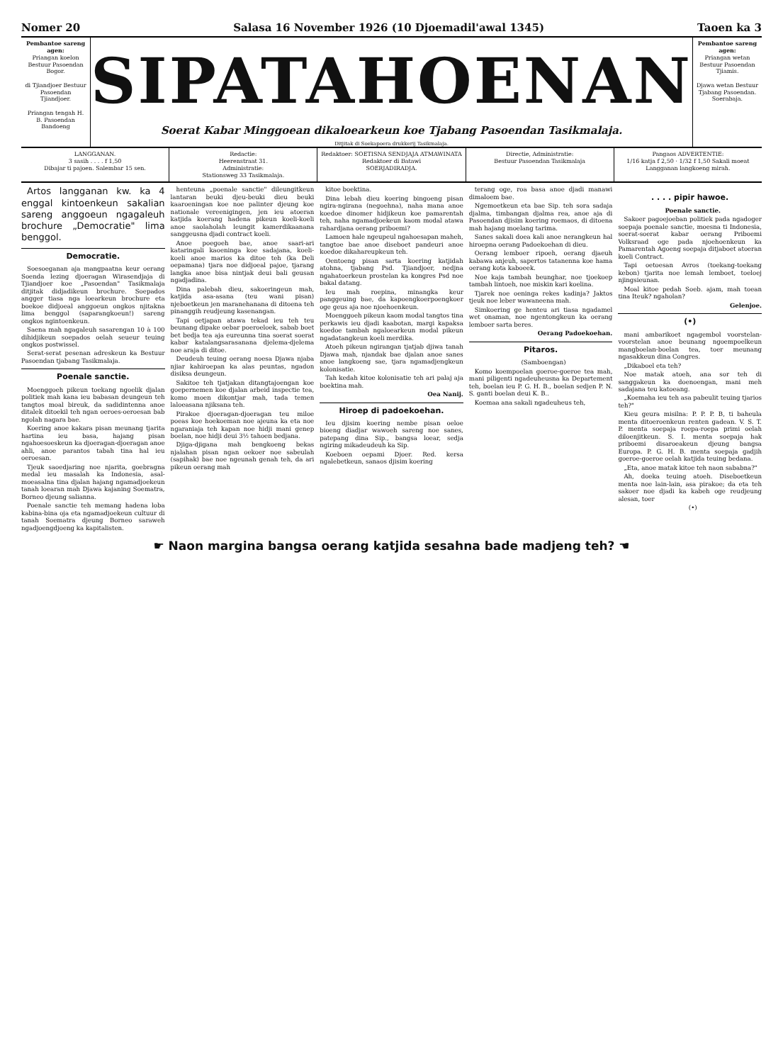Nomer 20 Salasa 16 November 1926 (10 Djoemadil'awal 1345) Taoen ka 3
Pembantoe sareng agen:
Priangan koelon Bestuur Pasoendan Bogor.
di Tjiandjoer Bestuur Pasoendan Tjiandjoer.
Priangan tengah H. B. Pasoendan Bandoeng
SIPATAHOENAN
Soerat Kabar Minggoean dikaloearkeun koe Tjabang Pasoendan Tasikmalaja.
Ditjitak di Soekapoera drukkerij Tasikmalaja.
Pembantoe sareng agen:
Priangan wetan Bestuur Pasoendan Tjiamis.
Djawa wetan Bestuur Tjabang Pasoendan. Soerabaja.
LANGGANAN.
3 sasih . . . . f 1,50
Dibajar ti pajoen. Salembar 15 sen.
Redactie:
Heerenstraat 31.
Administratie:
Stationsweg 33 Tasikmalaja.
Redaktoer: SOETISNA SENDJAJA ATMAWINATA
Redaktoer di Batawi
SOERJADIRADJA.
Directie, Administratie:
Bestuur Pasoendan Tasikmalaja
Pangaos ADVERTENTIE:
1/16 katja f 2,50 · 1/32 f 1,50 Sakali moeat
Langganan langkoeng mirah.
Artos langganan kw. ka 4 enggal kintoenkeun sakalian sareng anggoeun ngagaleuh brochure „Democratie" lima benggol.
Democratie.
Soesoeganan aja mangpaatna keur oerang Soenda lezing djoeragan Wirasendjaja di Tjiandjoer koe „Pasoendan" Tasikmalaja ditjitak didjadikeun brochure. Soepados angger tiasa nga loearkeun brochure eta boekoe didjoeal anggoeun ongkos njitakna lima benggol (saparangkoeun!) sareng ongkos ngintoenkeun.
Saena mah ngagaleuh sasarengan 10 à 100 dihidjikeun soepados oelah seueur teuing ongkos postwissel.
Serat-serat pesenan adreskeun ka Bestuur Pasoendan tjabang Tasikmalaja.
Poenale sanctie.
Moenggoeh pikeun toekang ngoelik djalan politiek mah kana ieu babasan deungeun teh tangtos moal bireuk, da sadidintenna anoe ditalek ditoekil teh ngan oeroes-oeroesan bab ngolah nagara bae.
Koering anoe kakara pisan meunang tjarita hartina ieu basa, hajang pisan ngahoesoeskeun ka djoeragan-djoeragan anoe ahli, anoe parantos tabah tina hal ieu oeroesan.
Tjeuk saoedjaring noe njarita, goebragna medal ieu masalah ka Indonesia, asal-moeasalna tina djalan hajang ngamadjoekeun tanah loearan mah Djawa kajaning Soematra, Borneo djeung salianna.
Poenale sanctie teh memang hadena loba kabina-bina oja eta ngamadjoekeun cultuur di tanah Soematra djeung Borneo saraweh ngadjoengdjoeng ka kapitalisten.
henteuna „poenale sanctie" dileungitkeun lantaran beuki djeu-beuki dieu beuki kaaroeningan koe noe palinter djeung koe nationale vereenigingen, jen ieu atoeran katjida koerang hadena pikeun koeli-koeli anoe saolaholah leungit kamerdikaanana sanggeusna djadi contract koeli.
Anoe poegoeh bae, anoe saari-ari kataringali kaoeninga koe sadajana, koeli-koeli anoe marios ka ditoe teh (ka Deli oepamana) tjara noe didjoeal pajoe, tjarang langka anoe bisa nintjak deui bali geusan ngadjadina.
Dina palebah dieu, sakoeringeun mah, katjida asa-asana (teu wani pisan) njeboetkeun jen maranehanana di ditoena teh pinanggih reudjeung kasenangan.
Tapi oetjapan atawa tekad ieu teh teu beunang dipake oebar poeroeloek, sabab boet bet bedja tea aja eureunna tina soerat soerat kabar katalangsarasanana djelema-djelema noe araja di ditoe.
Deudeuh teuing oerang noesa Djawa njaba njiar kahiroepan ka alas peuntas, ngadon disiksa deungeun.
Sakitoe teh tjatjakan ditangtajoengan koe goepernemen koe djalan arbeid inspectie tea, komo moen dikontjar mah, tada temen laloeasana njiksana teh.
Pirakoe djoeragan-djoeragan teu miloe poeas koe hoekoeman noe ajeuna ka eta noe ngaraniaja teh kapan noe hidji mani genep boelan, noe hidji deui 3½ tahoen bedjana.
Djiga-djigana mah bengkoeng bekas njalahan pisan ngan oekoer noe sabeulah (sapihak) bae noe ngeunah genah teh, da ari pikeun oerang mah
kitoe boektina.
Dina lebah dieu koering bingoeng pisan ngira-ngirana (negoehna), naha mana anoe koedoe dinomer hidjikeun koe pamarentah teh, naha ngamadjoekeun kaom modal atawa rahardjana oerang priboemi?
Lamoen hale ngeupeul ngahoesapan maheh, tangtoe bae anoe diseboet pandeuri anoe koedoe dikahareupkeun teh.
Oentoeng pisan sarta koering katjidah atohna, tjabang Psd. Tjiandjoer, nedjna ngahatoerkeun prostelan ka kongres Psd noe bakal datang.
Ieu mah roepina, minangka keur panggeuing bae, da kapoengkoerpoengkoer oge geus aja noe njoehoenkeun.
Moenggoeh pikeun kaom modal tangtos tina perkawis ieu djadi kaabotan, margi kapaksa koedoe tambah ngaloearkeun modal pikeun ngadatangkeun koeli merdika.
Atoeh pikeun ngirangan tjatjab djiwa tanah Djawa mah, njandak bae djalan anoe sanes anoe langkoeng sae, tjara ngamadjengkeun kolonisatie.
Tah kedah kitoe kolonisatie teh ari palaj aja boektina mah.
Oea Nanij.
Hiroep di padoekoehan.
Ieu djisim koering nembe pisan oeloe bioeng diadjar wawoeh sareng noe sanes, patepang dina Sip., bangsa loear, sedja ngiring mikadeudeuh ka Sip.
Koeboen oepami Djoer. Red. kersa ngalebetkeun, sanaos djisim koering
terang oge, roa basa anoe djadi manawi dimaloem bae.
Ngemoetkeun eta bae Sip. teh sora sadaja djalma, timbangan djalma rea, anoe aja di Pasoendan djisim koering roemaos, di ditoena mah hajang moelang tarima.
Sanes sakali doea kali anoe nerangkeun hal hiroepna oerang Padoekoehan di dieu.
Oerang lemboer ripoeh, oerang djaeuh kabawa anjeuh, sapertos tatanenna koe hama oerang kota kaboeek.
Noe kaja tambah beunghar, noe tjoekoep tambah lintoeh, noe miskin kari koelina.
Tjarek noe oeninga rekes kadinja? Jaktos tjeuk noe leber wawaneena mah.
Simkoering ge henteu ari tiasa ngadamel wet onaman, noe ngentongkeun ka oerang lemboer sarta beres.
Oerang Padoekoehan.
Pitaros.
(Samboengan)
Komo koempoelan goeroe-goeroe tea mah, mani piligenti ngadeuheusna ka Departement teh, boelan ieu P. G. H. B., boelan sedjen P. N. S. ganti boelan deui K. B..
Koemaa ana sakali ngadeuheus teh,
. . . . pipir hawoe.
Poenale sanctie.
Sakoer pagoejoeban politiek pada ngadoger soepaja poenale sanctie, moesna ti Indonesia, soerat-soerat kabar oerang Priboemi Volksraad oge pada njoehoenkeun ka Pamarentah Agoeng soepaja ditjaboet atoeran koeli Contract.
Tapi oetoesan Avros (toekang-toekang kebon) tjarita noe lemah lemboet, toeloej njingsieunan.
Moal kitoe pedah Soeb. ajam, mah toean tina Iteuk? ngaholan?
Gelenjoe.
(•)
mani ambarikoet ngagembol voorstelan-voorstelan anoe beunang ngoempoelkeun mangboelan-boelan tea, toer meunang ngasakkeun dina Congres.
„Dikaboel eta teh?
Noe matak atoeh, ana sor teh di sanggakeun ka doenoengan, mani meh sadajana teu katoeang.
„Koemaha ieu teh asa pabeulit teuing tjarios teh?"
Kieu geura misilna: P. P. P. B, ti baheula menta ditoeroenkeun renten gadean. V. S. T. P. menta soepaja roepa-roepa primi oelah diloenjitkeun. S. I. menta soepaja hak priboemi disaroeakeun djeung bangsa Europa. P. G. H. B. menta soepaja gadjih goeroe-goeroe oelah katjida teuing bedana.
„Eta, anoe matak kitoe teh naon sababna?"
Ah, doeka teuing atoeh. Diseboetkeun menta noe lain-lain, asa pirakoe; da eta teh sakoer noe djadi ka kabeh oge reudjeung alesan, toer
(•)
☛ Naon margina bangsa oerang katjida sesahna bade madjeng teh? ☚